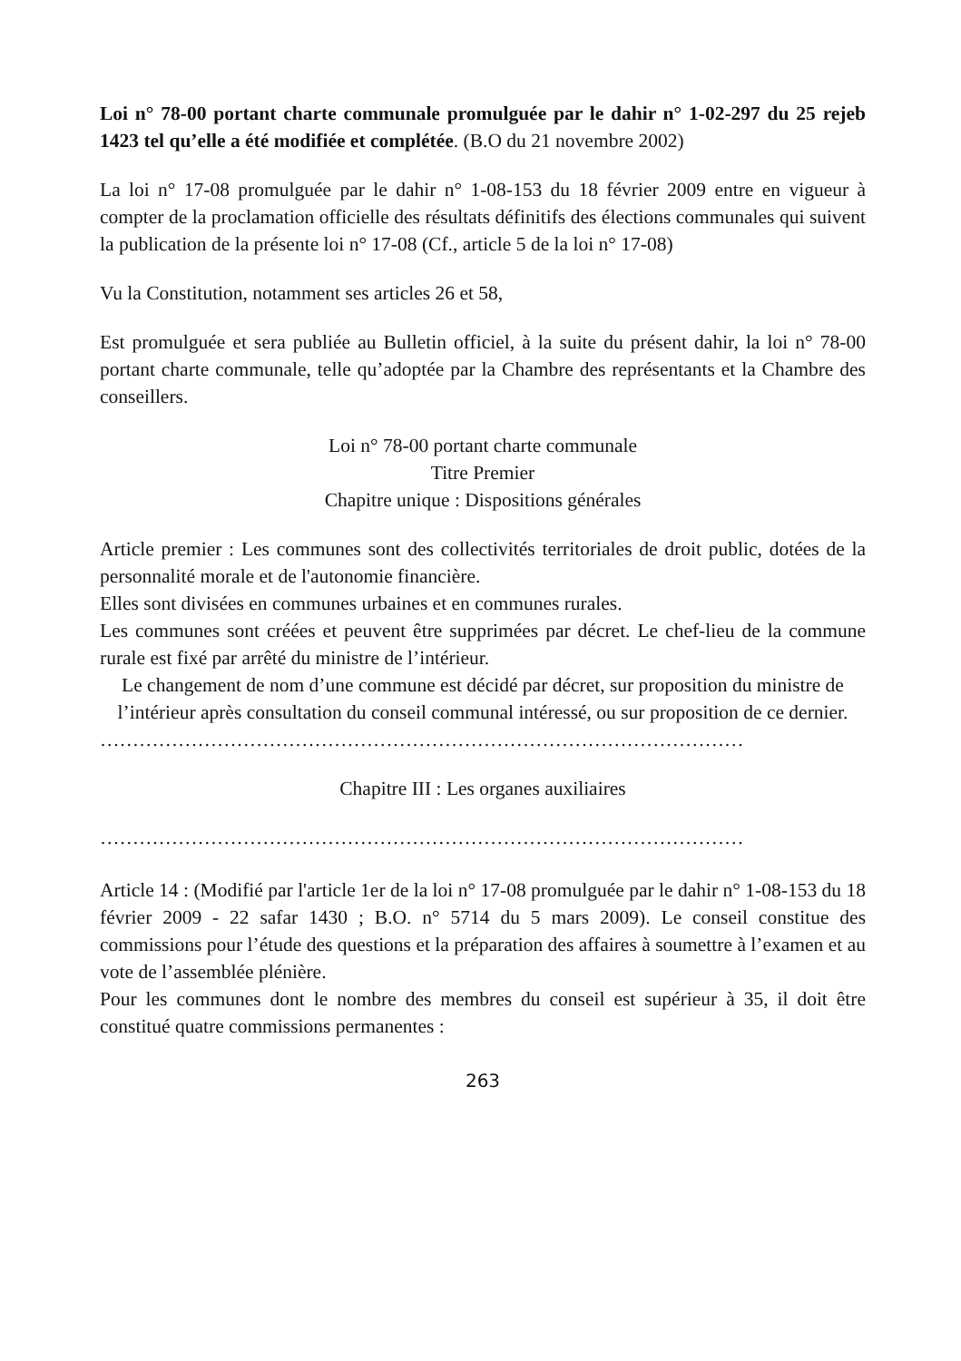Loi n° 78-00 portant charte communale promulguée par le dahir n° 1-02-297 du 25 rejeb 1423 tel qu’elle a été modifiée et complétée. (B.O du 21 novembre 2002)
La loi n° 17-08 promulguée par le dahir n° 1-08-153 du 18 février 2009 entre en vigueur à compter de la proclamation officielle des résultats définitifs des élections communales qui suivent la publication de la présente loi n° 17-08 (Cf., article 5 de la loi n° 17-08)
Vu la Constitution, notamment ses articles 26 et 58,
Est promulguée et sera publiée au Bulletin officiel, à la suite du présent dahir, la loi n° 78-00 portant charte communale, telle qu’adoptée par la Chambre des représentants et la Chambre des conseillers.
Loi n° 78-00 portant charte communale
Titre Premier
Chapitre unique : Dispositions générales
Article premier : Les communes sont des collectivités territoriales de droit public, dotées de la personnalité morale et de l'autonomie financière.
Elles sont divisées en communes urbaines et en communes rurales.
Les communes sont créées et peuvent être supprimées par décret. Le chef-lieu de la commune rurale est fixé par arrêté du ministre de l’intérieur.
Le changement de nom d’une commune est décidé par décret, sur proposition du ministre de l’intérieur après consultation du conseil communal intéressé, ou sur proposition de ce dernier.
………………………………………………………………………………………
Chapitre III : Les organes auxiliaires
………………………………………………………………………………………
Article 14 : (Modifié par l'article 1er de la loi n° 17-08 promulguée par le dahir n° 1-08-153 du 18 février 2009 - 22 safar 1430 ; B.O. n° 5714 du 5 mars 2009). Le conseil constitue des commissions pour l’étude des questions et la préparation des affaires à soumettre à l’examen et au vote de l’assemblée plénière.
Pour les communes dont le nombre des membres du conseil est supérieur à 35, il doit être constitué quatre commissions permanentes :
263